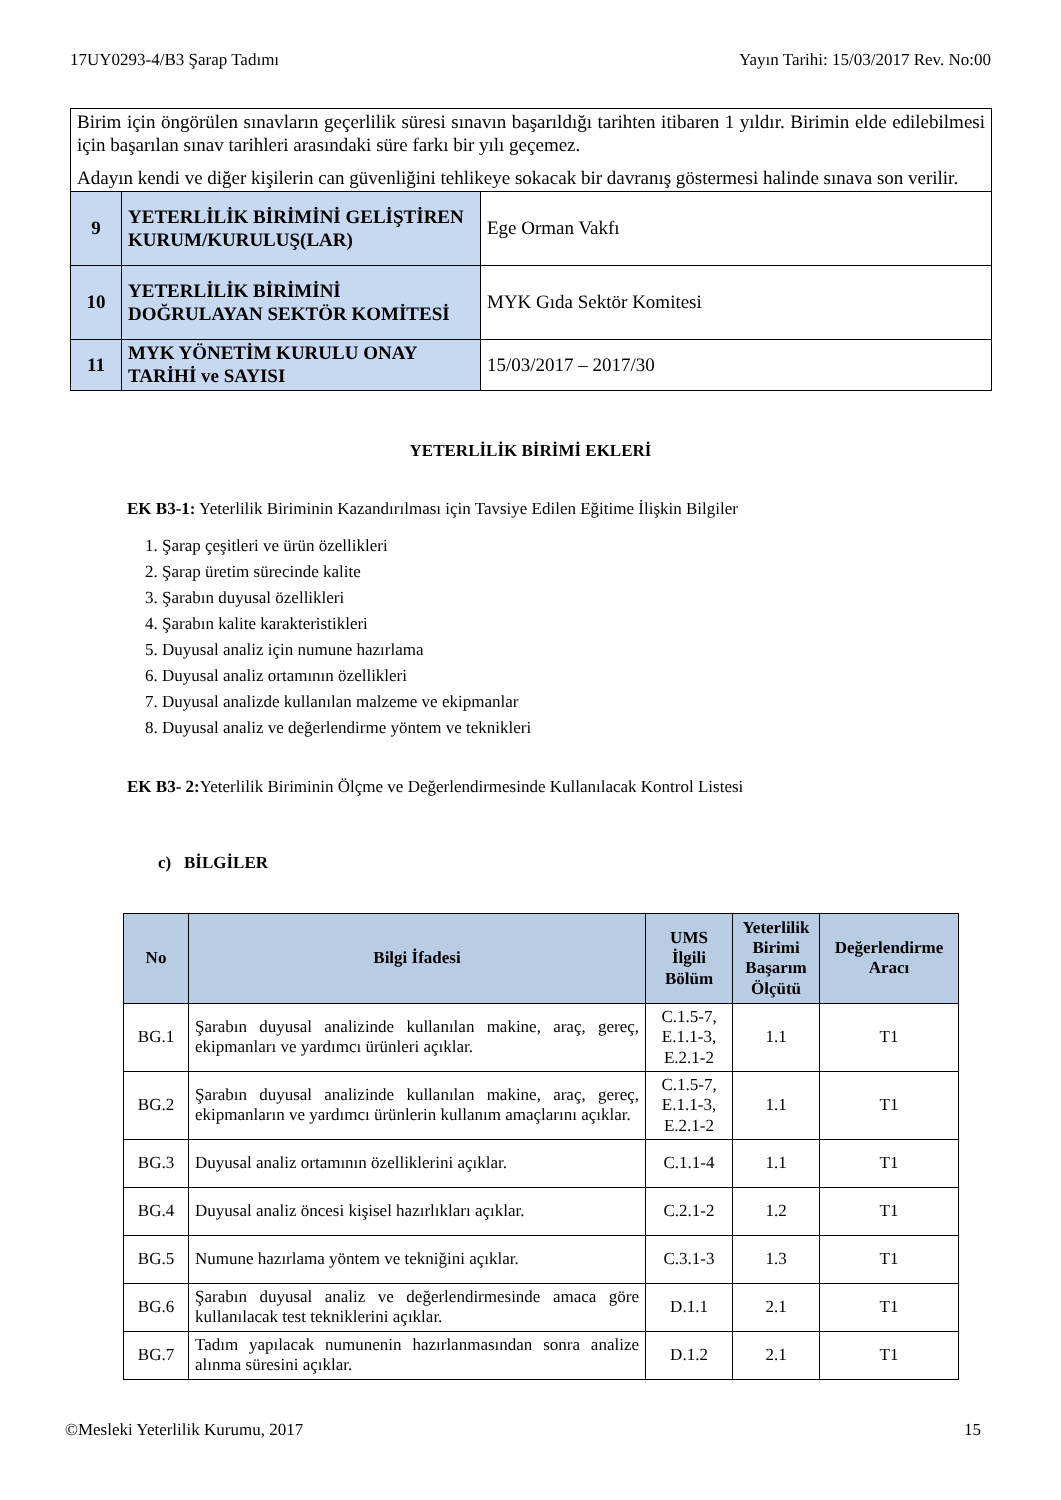17UY0293-4/B3 Şarap Tadımı Yayın Tarihi: 15/03/2017 Rev. No:00
| Birim için öngörülen sınavların geçerlilik süresi sınavın başarıldığı tarihten itibaren 1 yıldır. Birimin elde edilebilmesi için başarılan sınav tarihleri arasındaki süre farkı bir yılı geçemez. Adayın kendi ve diğer kişilerin can güvenliğini tehlikeye sokacak bir davranış göstermesi halinde sınava son verilir. | | |
| 9 | YETERLİLİK BİRİMİNİ GELİŞTİREN KURUM/KURULUŞ(LAR) | Ege Orman Vakfı |
| 10 | YETERLİLİK BİRİMİNİ DOĞRULAYAN SEKTÖR KOMİTESİ | MYK Gıda Sektör Komitesi |
| 11 | MYK YÖNETİM KURULU ONAY TARİHİ ve SAYISI | 15/03/2017 – 2017/30 |
YETERLİLİK BİRİMİ EKLERİ
EK B3-1: Yeterlilik Biriminin Kazandırılması için Tavsiye Edilen Eğitime İlişkin Bilgiler
1. Şarap çeşitleri ve ürün özellikleri
2. Şarap üretim sürecinde kalite
3. Şarabın duyusal özellikleri
4. Şarabın kalite karakteristikleri
5. Duyusal analiz için numune hazırlama
6. Duyusal analiz ortamının özellikleri
7. Duyusal analizde kullanılan malzeme ve ekipmanlar
8. Duyusal analiz ve değerlendirme yöntem ve teknikleri
EK B3- 2: Yeterlilik Biriminin Ölçme ve Değerlendirmesinde Kullanılacak Kontrol Listesi
c) BİLGİLER
| No | Bilgi İfadesi | UMS İlgili Bölüm | Yeterlilik Birimi Başarım Ölçütü | Değerlendirme Aracı |
| --- | --- | --- | --- | --- |
| BG.1 | Şarabın duyusal analizinde kullanılan makine, araç, gereç, ekipmanları ve yardımcı ürünleri açıklar. | C.1.5-7, E.1.1-3, E.2.1-2 | 1.1 | T1 |
| BG.2 | Şarabın duyusal analizinde kullanılan makine, araç, gereç, ekipmanların ve yardımcı ürünlerin kullanım amaçlarını açıklar. | C.1.5-7, E.1.1-3, E.2.1-2 | 1.1 | T1 |
| BG.3 | Duyusal analiz ortamının özelliklerini açıklar. | C.1.1-4 | 1.1 | T1 |
| BG.4 | Duyusal analiz öncesi kişisel hazırlıkları açıklar. | C.2.1-2 | 1.2 | T1 |
| BG.5 | Numune hazırlama yöntem ve tekniğini açıklar. | C.3.1-3 | 1.3 | T1 |
| BG.6 | Şarabın duyusal analiz ve değerlendirmesinde amaca göre kullanılacak test tekniklerini açıklar. | D.1.1 | 2.1 | T1 |
| BG.7 | Tadım yapılacak numunenin hazırlanmasından sonra analize alınma süresini açıklar. | D.1.2 | 2.1 | T1 |
©Mesleki Yeterlilik Kurumu, 2017 15